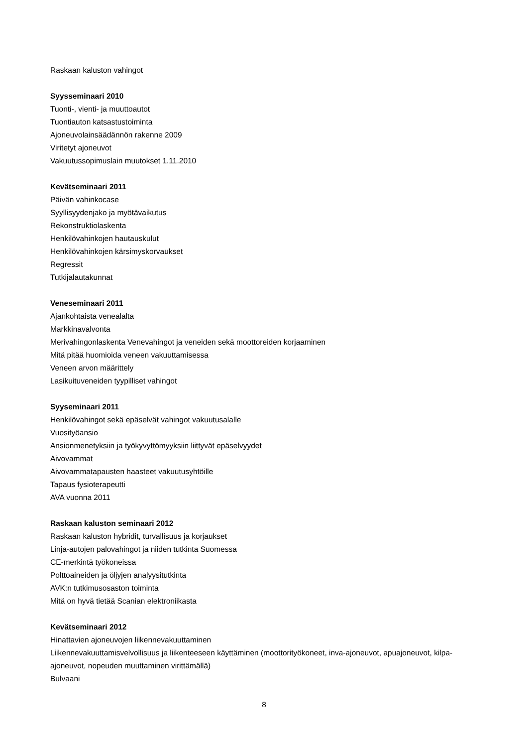Raskaan kaluston vahingot
Syysseminaari 2010
Tuonti-, vienti- ja muuttoautot
Tuontiauton katsastustoiminta
Ajoneuvolainsäädännön rakenne 2009
Viritetyt ajoneuvot
Vakuutussopimuslain muutokset 1.11.2010
Kevätseminaari 2011
Päivän vahinkocase
Syyllisyydenjako ja myötävaikutus
Rekonstruktiolaskenta
Henkilövahinkojen hautauskulut
Henkilövahinkojen kärsimyskorvaukset
Regressit
Tutkijalautakunnat
Veneseminaari 2011
Ajankohtaista venealalta
Markkinavalvonta
Merivahingonlaskenta Venevahingot ja veneiden sekä moottoreiden korjaaminen
Mitä pitää huomioida veneen vakuuttamisessa
Veneen arvon määrittely
Lasikuituveneiden tyypilliset vahingot
Syyseminaari 2011
Henkilövahingot sekä epäselvät vahingot vakuutusalalle
Vuosityöansio
Ansionmenetyksiin ja työkyvyttömyyksiin liittyvät epäselvyydet
Aivovammat
Aivovammatapausten haasteet vakuutusyhtöille
Tapaus fysioterapeutti
AVA vuonna 2011
Raskaan kaluston seminaari 2012
Raskaan kaluston hybridit, turvallisuus ja korjaukset
Linja-autojen palovahingot ja niiden tutkinta Suomessa
CE-merkintä työkoneissa
Polttoaineiden ja öljyjen analyysitutkinta
AVK:n tutkimusosaston toiminta
Mitä on hyvä tietää Scanian elektroniikasta
Kevätseminaari 2012
Hinattavien ajoneuvojen liikennevakuuttaminen
Liikennevakuuttamisvelvollisuus ja liikenteeseen käyttäminen (moottorityökoneet, inva-ajoneuvot, apuajoneuvot, kilpa-ajoneuvot, nopeuden muuttaminen virittämällä)
Bulvaani
8